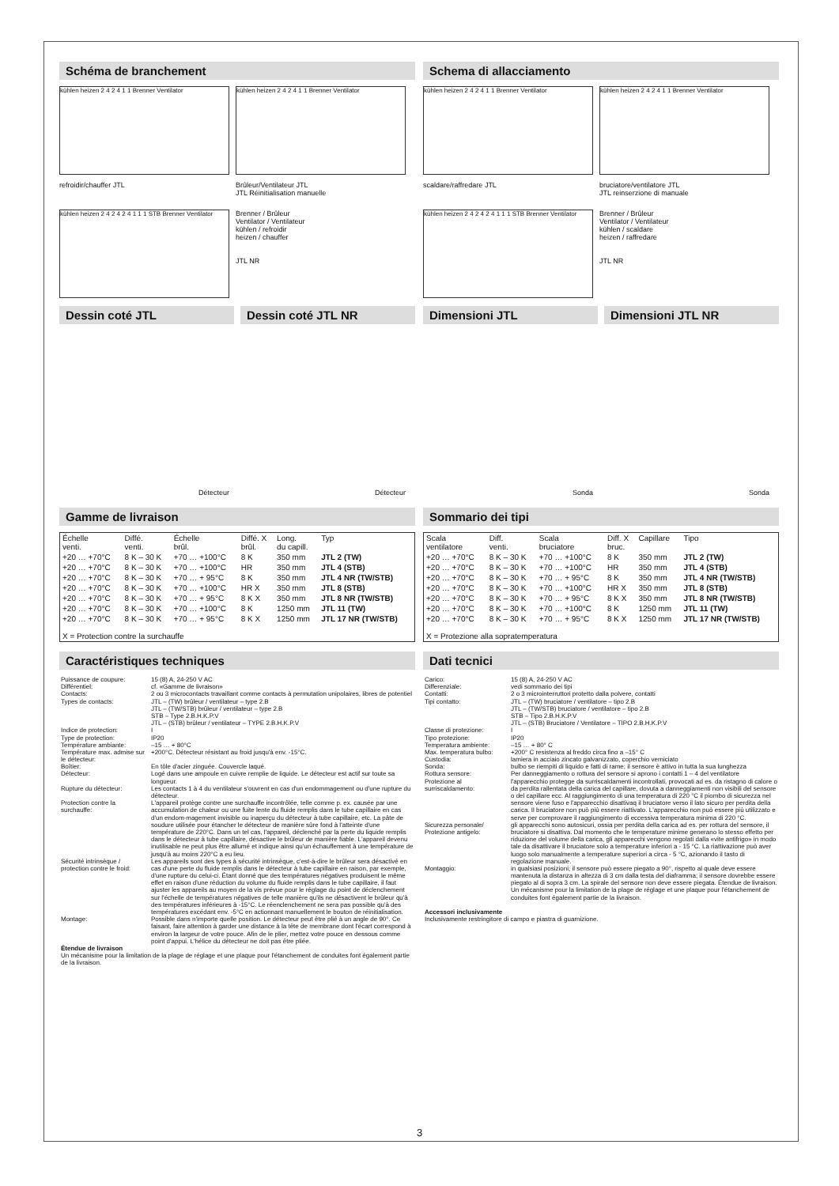Schéma de branchement
kühlen heizen 2 4 2 4 1 1 Brenner Ventilator
kühlen heizen 2 4 2 4 1 1 Brenner Ventilator
refroidir/chauffer JTL
Brûleur/Ventilateur JTL
JTL Réinitialisation manuelle
kühlen heizen 2 4 2 4 2 4 1 1 1 STB Brenner Ventilator
Brenner / Brûleur
Ventilator / Ventilateur
kühlen / refroidir
heizen / chauffer
JTL NR
Dessin coté JTL Dessin coté JTL NR
Détecteur
Détecteur
Gamme de livraison
| Échelle venti. | Diffé. venti. | Échelle brûl. | Diffé. X brûl. | Long. du capill. | Typ |
| --- | --- | --- | --- | --- | --- |
| +20 … +70°C | 8 K – 30 K | +70 … +100°C | 8 K | 350 mm | JTL 2 (TW) |
| +20 … +70°C | 8 K – 30 K | +70 … +100°C | HR | 350 mm | JTL 4 (STB) |
| +20 … +70°C | 8 K – 30 K | +70 … + 95°C | 8 K | 350 mm | JTL 4 NR (TW/STB) |
| +20 … +70°C | 8 K – 30 K | +70 … +100°C | HR X | 350 mm | JTL 8 (STB) |
| +20 … +70°C | 8 K – 30 K | +70 … + 95°C | 8 K X | 350 mm | JTL 8 NR (TW/STB) |
| +20 … +70°C | 8 K – 30 K | +70 … +100°C | 8 K | 1250 mm | JTL 11 (TW) |
| +20 … +70°C | 8 K – 30 K | +70 … + 95°C | 8 K X | 1250 mm | JTL 17 NR (TW/STB) |
| X = Protection contre la surchauffe | | | | | |
Caractéristiques techniques
| Puissance de coupure: | 15 (8) A, 24-250 V AC |
| Différentiel: | cf. «Gamme de livraison» |
| Contacts: | 2 ou 3 microcontacts travaillant comme contacts à permutation unipolaires, libres de potentiel |
| Types de contacts: | JTL – (TW) brûleur / ventilateur – type 2.B JTL – (TW/STB) brûleur / ventilateur – type 2.B STB – Type 2.B.H.K.P.V JTL – (STB) brûleur / ventilateur – TYPE 2.B.H.K.P.V |
| Indice de protection: | I |
| Type de protection: | IP20 |
| Température ambiante: | –15 … + 80°C |
| Température max. admise sur le détecteur: | +200°C. Détecteur résistant au froid jusqu'à env. -15°C. |
| Boîtier: | En tôle d'acier zinguée. Couvercle laqué. |
| Détecteur: | Logé dans une ampoule en cuivre remplie de liquide. Le détecteur est actif sur toute sa longueur. |
| Rupture du détecteur: | Les contacts 1 à 4 du ventilateur s'ouvrent en cas d'un endommagement ou d'une rupture du détecteur. |
| Protection contre la surchauffe: | L'appareil protège contre une surchauffe incontrôlée, telle comme p. ex. causée par une accumulation de chaleur ou une fuite lente du fluide remplis dans le tube capillaire en cas d'un endom-magement invisible ou inaperçu du détecteur à tube capillaire, etc. La pâte de soudure utilisée pour étancher le détecteur de manière sûre fond à l'atteinte d'une température de 220°C. Dans un tel cas, l'appareil, déclenché par la perte du liquide remplis dans le détecteur à tube capillaire, désactive le brûleur de manière fiable. L'appareil devenu inutilisable ne peut plus être allumé et indique ainsi qu'un échauffement à une température de jusqu'à au moins 220°C a eu lieu. |
| Sécurité intrinsèque / protection contre le froid: | Les appareils sont des types à sécurité intrinsèque, c'est-à-dire le brûleur sera désactivé en cas d'une perte du fluide remplis dans le détecteur à tube capillaire en raison, par exemple, d'une rupture du celui-ci. Étant donné que des températures négatives produisent le même effet en raison d'une réduction du volume du fluide remplis dans le tube capillaire, il faut ajuster les appareils au moyen de la vis prévue pour le réglage du point de déclenchement sur l'échelle de températures négatives de telle manière qu'ils ne désactivent le brûleur qu'à des températures inférieures à -15°C. Le réenclenchement ne sera pas possible qu'à des températures excédant env. -5°C en actionnant manuellement le bouton de réinitialisation. |
| Montage: | Possible dans n'importe quelle position. Le détecteur peut être plié à un angle de 90°. Ce faisant, faire attention à garder une distance à la tête de membrane dont l'écart correspond à environ la largeur de votre pouce. Afin de le plier, mettez votre pouce en dessous comme point d'appui. L'hélice du détecteur ne doit pas être pliée. |
| Étendue de livraison Un mécanisme pour la limitation de la plage de réglage et une plaque pour l'étanchement de conduites font également partie de la livraison. | |
Schema di allacciamento
kühlen heizen 2 4 2 4 1 1 Brenner Ventilator
kühlen heizen 2 4 2 4 1 1 Brenner Ventilator
scaldare/raffredare JTL
bruciatore/ventilatore JTL
JTL reinserzione di manuale
kühlen heizen 2 4 2 4 2 4 1 1 1 STB Brenner Ventilator
Brenner / Brûleur
Ventilator / Ventilateur
kühlen / scaldare
heizen / raffredare
JTL NR
Dimensioni JTL Dimensioni JTL NR
Sonda
Sonda
Sommario dei tipi
| Scala ventilatore | Diff. venti. | Scala bruciatore | Diff. X bruc. | Capillare | Tipo |
| --- | --- | --- | --- | --- | --- |
| +20 … +70°C | 8 K – 30 K | +70 … +100°C | 8 K | 350 mm | JTL 2 (TW) |
| +20 … +70°C | 8 K – 30 K | +70 … +100°C | HR | 350 mm | JTL 4 (STB) |
| +20 … +70°C | 8 K – 30 K | +70 … + 95°C | 8 K | 350 mm | JTL 4 NR (TW/STB) |
| +20 … +70°C | 8 K – 30 K | +70 … +100°C | HR X | 350 mm | JTL 8 (STB) |
| +20 … +70°C | 8 K – 30 K | +70 … + 95°C | 8 K X | 350 mm | JTL 8 NR (TW/STB) |
| +20 … +70°C | 8 K – 30 K | +70 … +100°C | 8 K | 1250 mm | JTL 11 (TW) |
| +20 … +70°C | 8 K – 30 K | +70 … + 95°C | 8 K X | 1250 mm | JTL 17 NR (TW/STB) |
| X = Protezione alla sopratemperatura | | | | | |
Dati tecnici
| Carico: | 15 (8) A, 24-250 V AC |
| Differenziale: | vedi sommario dei tipi |
| Contatti: | 2 o 3 microinterruttori protetto dalla polvere, contatti |
| Tipi contatto: | JTL – (TW) bruciatore / ventilatore – tipo 2.B JTL – (TW/STB) bruciatore / ventilatore – tipo 2.B STB – Tipo 2.B.H.K.P.V JTL – (STB) Bruciatore / Ventilatore – TIPO 2.B.H.K.P.V |
| Classe di protezione: | I |
| Tipo protezione: | IP20 |
| Temperatura ambiente: | –15 … + 80° C |
| Max. temperatura bulbo: | +200° C resistenza al freddo circa fino a –15° C |
| Custodia: | lamiera in acciaio zincato galvanizzato, coperchio verniciato |
| Sonda: | bulbo se riempiti di liquido e fatti di rame; il sensore è attivo in tutta la sua lunghezza |
| Rottura sensore: | Per danneggiamento o rottura del sensore si aprono i contatti 1 – 4 del ventilatore |
| Protezione al surriscaldamento: | l'apparecchio protegge da surriscaldamenti incontrollati, provocati ad es. da ristagno di calore o da perdita rallentata della carica del capillare, dovuta a danneggiamenti non visibili del sensore o del capillare ecc. Al raggiungimento di una temperatura di 220 °C il piombo di sicurezza nel sensore viene fuso e l'apparecchio disattivaq il bruciatore verso il lato sicuro per perdita della carica. Il bruciatore non può più essere riattivato. L'apparecchio non può essere più utilizzato e serve per comprovare il raggiungimento di eccessiva temperatura minima di 220 °C. |
| Sicurezza personale/ Protezione antigelo: | gli apparecchi sono autosicuri, ossia per perdita della carica ad es. per rottura del sensore, il bruciatore si disattiva. Dal momento che le temperature minime generano lo stesso effetto per riduzione del volume della carica, gli apparecchi vengono regolati dalla «vite antifrigo» in modo tale da disattivare il bruciatore solo a temperature inferiori a - 15 °C. La riattivazione può aver luogo solo manualmente a temperature superiori a circa - 5 °C, azionando il tasto di regolazione manuale. |
| Montaggio: | in qualsiasi posizioni; il sensore può essere piegato a 90°, rispetto al quale deve essere mantenuta la distanza in altezza di 3 cm dalla testa del diaframma; il sensore dovrebbe essere piegato al di sopra 3 cm. La spirale del sensore non deve essere piegata. Étendue de livraison. Un mécanisme pour la limitation de la plage de réglage et une plaque pour l'étanchement de conduites font également partie de la livraison. |
| Accessori inclusivamente Inclusivamente restringitore di campo e piastra di guarnizione. | |
3